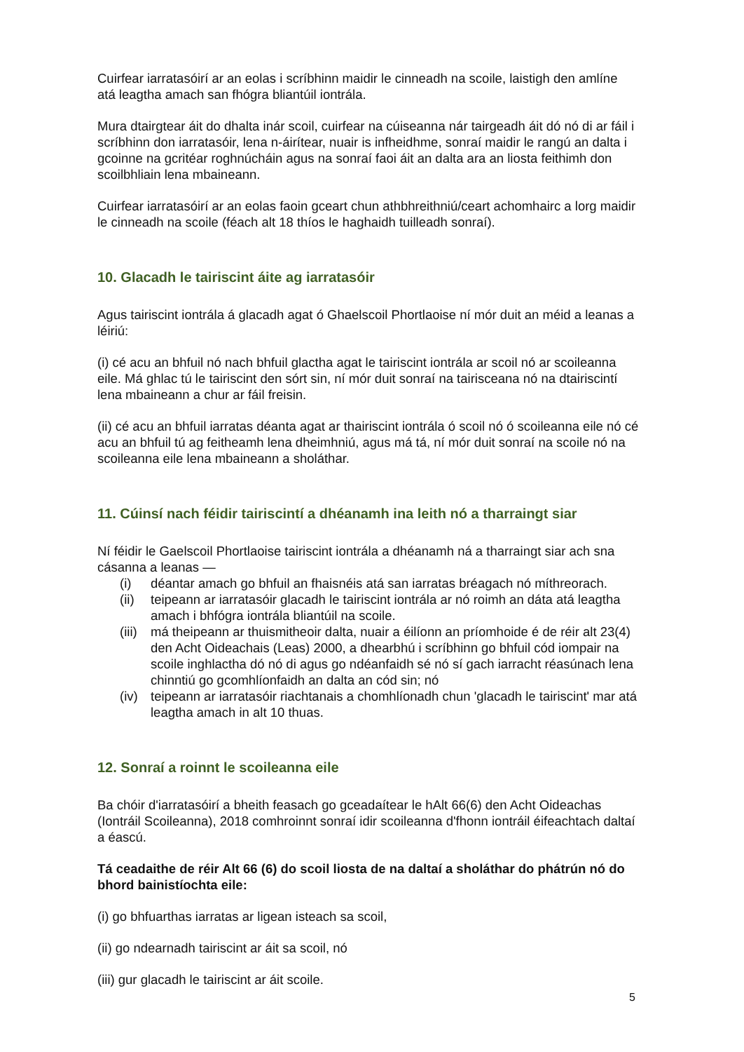Cuirfear iarratasóirí ar an eolas i scríbhinn maidir le cinneadh na scoile, laistigh den amlíne atá leagtha amach san fhógra bliantúil iontrála.
Mura dtairgtear áit do dhalta inár scoil, cuirfear na cúiseanna nár tairgeadh áit dó nó di ar fáil i scríbhinn don iarratasóir, lena n-áirítear, nuair is infheidhme, sonraí maidir le rangú an dalta i gcoinne na gcritéar roghnúcháin agus na sonraí faoi áit an dalta ara an liosta feithimh don scoilbhliain lena mbaineann.
Cuirfear iarratasóirí ar an eolas faoin gceart chun athbhreithniú/ceart achomhairc a lorg maidir le cinneadh na scoile (féach alt 18 thíos le haghaidh tuilleadh sonraí).
10. Glacadh le tairiscint áite ag iarratasóir
Agus tairiscint iontrála á glacadh agat ó Ghaelscoil Phortlaoise ní mór duit an méid a leanas a léiriú:
(i) cé acu an bhfuil nó nach bhfuil glactha agat le tairiscint iontrála ar scoil nó ar scoileanna eile. Má ghlac tú le tairiscint den sórt sin, ní mór duit sonraí na tairisceana nó na dtairiscintí lena mbaineann a chur ar fáil freisin.
(ii) cé acu an bhfuil iarratas déanta agat ar thairiscint iontrála ó scoil nó ó scoileanna eile nó cé acu an bhfuil tú ag feitheamh lena dheimhniú, agus má tá, ní mór duit sonraí na scoile nó na scoileanna eile lena mbaineann a sholáthar.
11. Cúinsí nach féidir tairiscintí a dhéanamh ina leith nó a tharraingt siar
Ní féidir le Gaelscoil Phortlaoise tairiscint iontrála a dhéanamh ná a tharraingt siar ach sna cásanna a leanas —
(i) déantar amach go bhfuil an fhaisnéis atá san iarratas bréagach nó míthreorach.
(ii) teipeann ar iarratasóir glacadh le tairiscint iontrála ar nó roimh an dáta atá leagtha amach i bhfógra iontrála bliantúil na scoile.
(iii) má theipeann ar thuismitheoir dalta, nuair a éilíonn an príomhoide é de réir alt 23(4) den Acht Oideachais (Leas) 2000, a dhearbhú i scríbhinn go bhfuil cód iompair na scoile inghlactha dó nó di agus go ndéanfaidh sé nó sí gach iarracht réasúnach lena chinntiú go gcomhlíonfaidh an dalta an cód sin; nó
(iv) teipeann ar iarratasóir riachtanais a chomhlíonadh chun 'glacadh le tairiscint' mar atá leagtha amach in alt 10 thuas.
12. Sonraí a roinnt le scoileanna eile
Ba chóir d'iarratasóirí a bheith feasach go gceadaítear le hAlt 66(6) den Acht Oideachas (Iontráil Scoileanna), 2018 comhroinnt sonraí idir scoileanna d'fhonn iontráil éifeachtach daltaí a éascú.
Tá ceadaithe de réir Alt 66 (6) do scoil liosta de na daltaí a sholáthar do phátrún nó do bhord bainistíochta eile:
(i) go bhfuarthas iarratas ar ligean isteach sa scoil,
(ii) go ndearnadh tairiscint ar áit sa scoil, nó
(iii) gur glacadh le tairiscint ar áit scoile.
5